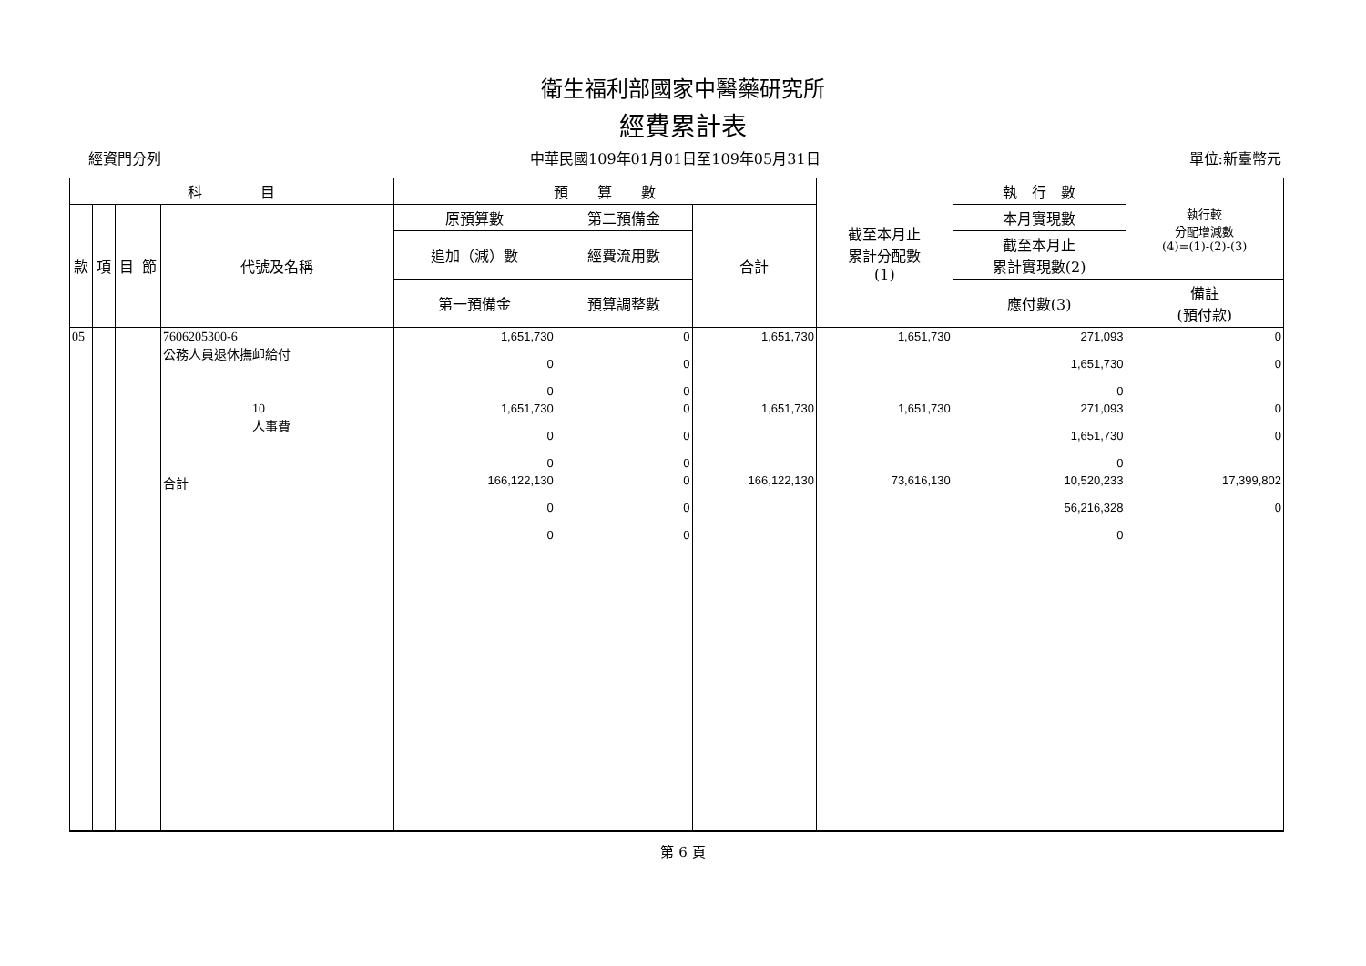衛生福利部國家中醫藥研究所
經費累計表
經資門分列 中華民國109年01月01日至109年05月31日 單位:新臺幣元
| 科 目 | | | | | 預 算 數 | | | 截至本月止 累計分配數 (1) | 執 行 數 | 執行較 分配增減數 (4)=(1)-(2)-(3) |
| --- | --- | --- | --- | --- | --- | --- | --- | --- | --- | --- |
| 款 | 項 | 目 | 節 | 代號及名稱 | 原預算數 | 第二預備金 | 合計 | | 本月實現數 | |
| | | | | | 追加（減）數 | 經費流用數 | | | 截至本月止 累計實現數(2) | |
| | | | | | 第一預備金 | 預算調整數 | | | 應付數(3) | 備註 (預付款) |
| 05 | | | | 7606205300-6 公務人員退休撫卹給付 | 1,651,730 0 0 | 0 0 0 | 1,651,730 | 1,651,730 | 271,093 1,651,730 0 | 0 0 |
| | | | | 10 人事費 | 1,651,730 0 0 | 0 0 0 | 1,651,730 | 1,651,730 | 271,093 1,651,730 0 | 0 0 |
| | | | | 合計 | 166,122,130 0 0 | 0 0 0 | 166,122,130 | 73,616,130 | 10,520,233 56,216,328 0 | 17,399,802 0 |
第 6 頁